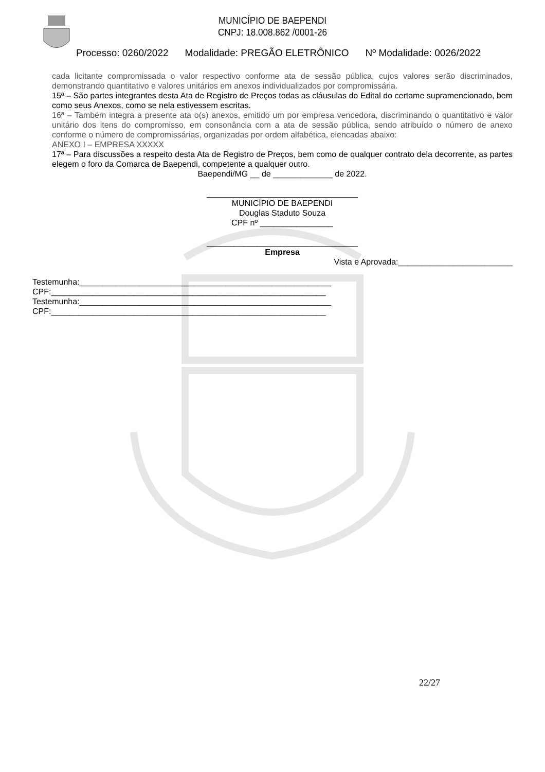MUNICÍPIO DE BAEPENDI
CNPJ: 18.008.862 /0001-26
Processo: 0260/2022 Modalidade: PREGÃO ELETRÔNICO Nº Modalidade: 0026/2022
cada licitante compromissada o valor respectivo conforme ata de sessão pública, cujos valores serão discriminados, demonstrando quantitativo e valores unitários em anexos individualizados por compromissária.
15ª – São partes integrantes desta Ata de Registro de Preços todas as cláusulas do Edital do certame supramencionado, bem como seus Anexos, como se nela estivessem escritas.
16ª – Também integra a presente ata o(s) anexos, emitido um por empresa vencedora, discriminando o quantitativo e valor unitário dos itens do compromisso, em consonância com a ata de sessão pública, sendo atribuído o número de anexo conforme o número de compromissárias, organizadas por ordem alfabética, elencadas abaixo:
ANEXO I – EMPRESA XXXXX
17ª – Para discussões a respeito desta Ata de Registro de Preços, bem como de qualquer contrato dela decorrente, as partes elegem o foro da Comarca de Baependi, competente a qualquer outro.
Baependi/MG __ de _____________ de 2022.
_________________________________
MUNICÍPIO DE BAEPENDI
Douglas Staduto Souza
CPF nº ________________
_________________________________
Empresa
Vista e Aprovada:_________________________
Testemunha:_______________________________________________________
CPF:____________________________________________________________
Testemunha:_______________________________________________________
CPF:____________________________________________________________
22/27